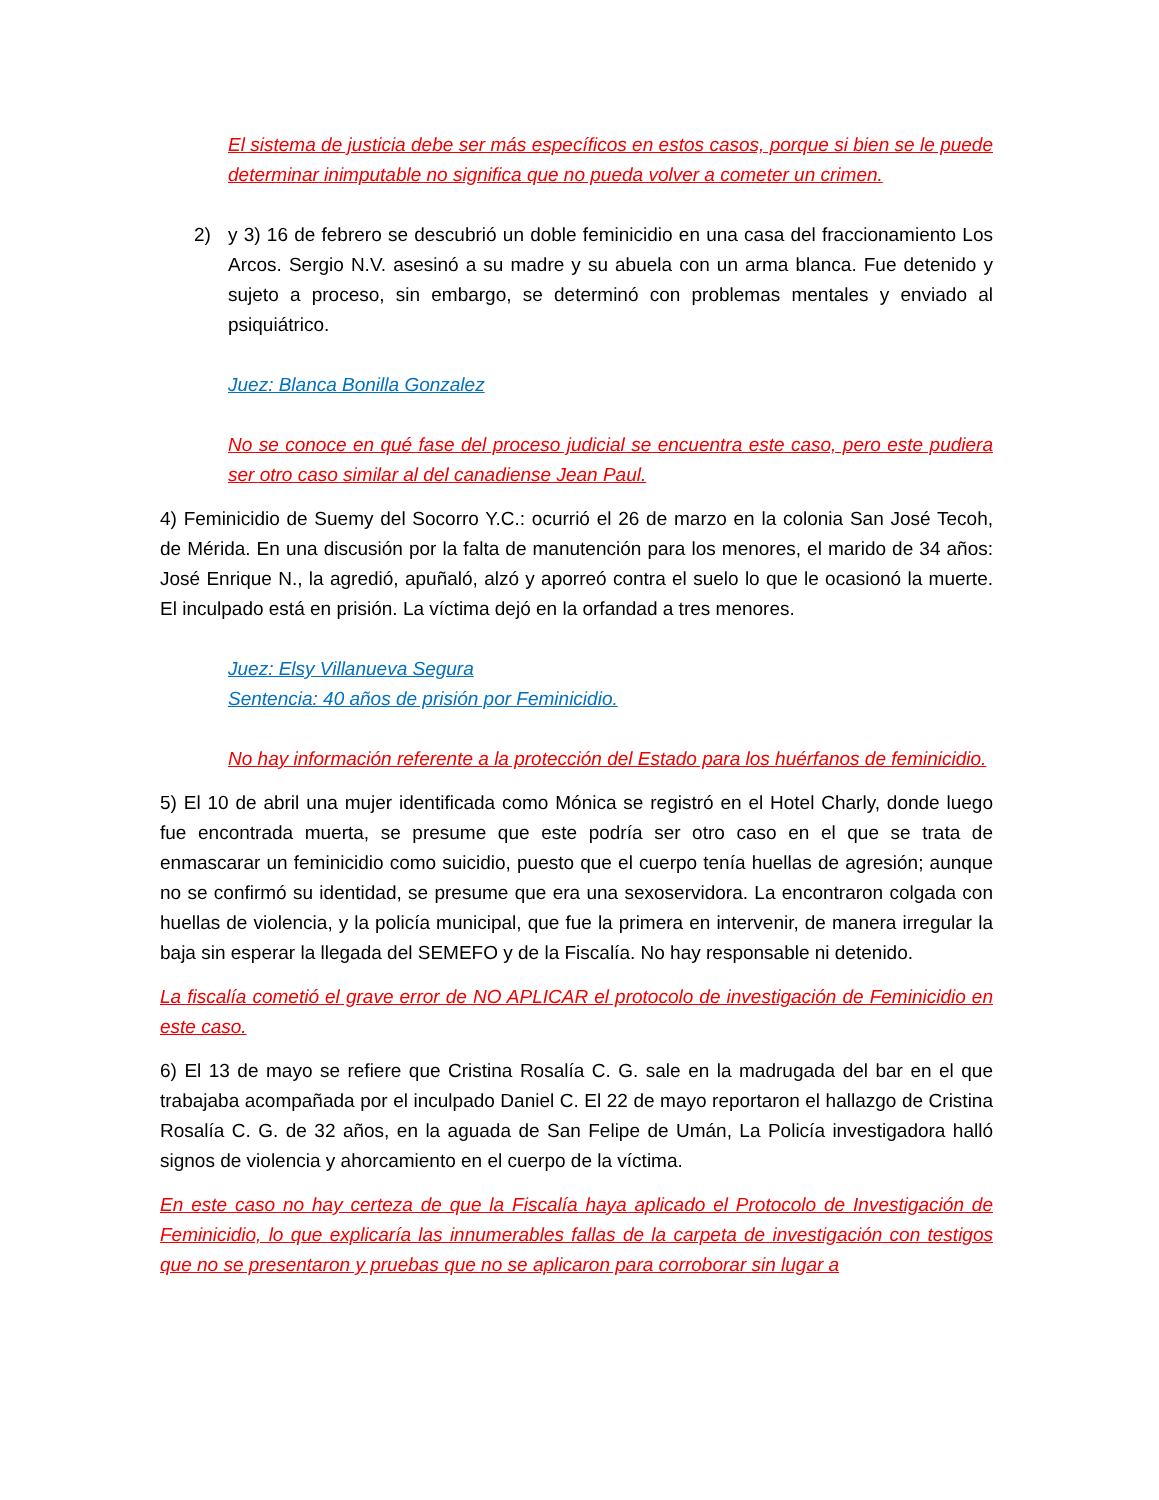El sistema de justicia debe ser más específicos en estos casos, porque si bien se le puede determinar inimputable no significa que no pueda volver a cometer un crimen.
2) y 3) 16 de febrero se descubrió un doble feminicidio en una casa del fraccionamiento Los Arcos. Sergio N.V. asesinó a su madre y su abuela con un arma blanca. Fue detenido y sujeto a proceso, sin embargo, se determinó con problemas mentales y enviado al psiquiátrico.
Juez: Blanca Bonilla Gonzalez
No se conoce en qué fase del proceso judicial se encuentra este caso, pero este pudiera ser otro caso similar al del canadiense Jean Paul.
4) Feminicidio de Suemy del Socorro Y.C.: ocurrió el 26 de marzo en la colonia San José Tecoh, de Mérida. En una discusión por la falta de manutención para los menores, el marido de 34 años: José Enrique N., la agredió, apuñaló, alzó y aporreó contra el suelo lo que le ocasionó la muerte. El inculpado está en prisión. La víctima dejó en la orfandad a tres menores.
Juez: Elsy Villanueva Segura
Sentencia: 40 años de prisión por Feminicidio.
No hay información referente a la protección del Estado para los huérfanos de feminicidio.
5) El 10 de abril una mujer identificada como Mónica se registró en el Hotel Charly, donde luego fue encontrada muerta, se presume que este podría ser otro caso en el que se trata de enmascarar un feminicidio como suicidio, puesto que el cuerpo tenía huellas de agresión; aunque no se confirmó su identidad, se presume que era una sexoservidora. La encontraron colgada con huellas de violencia, y la policía municipal, que fue la primera en intervenir, de manera irregular la baja sin esperar la llegada del SEMEFO y de la Fiscalía. No hay responsable ni detenido.
La fiscalía cometió el grave error de NO APLICAR el protocolo de investigación de Feminicidio en este caso.
6) El 13 de mayo se refiere que Cristina Rosalía C. G. sale en la madrugada del bar en el que trabajaba acompañada por el inculpado Daniel C. El 22 de mayo reportaron el hallazgo de Cristina Rosalía C. G. de 32 años, en la aguada de San Felipe de Umán, La Policía investigadora halló signos de violencia y ahorcamiento en el cuerpo de la víctima.
En este caso no hay certeza de que la Fiscalía haya aplicado el Protocolo de Investigación de Feminicidio, lo que explicaría las innumerables fallas de la carpeta de investigación con testigos que no se presentaron y pruebas que no se aplicaron para corroborar sin lugar a